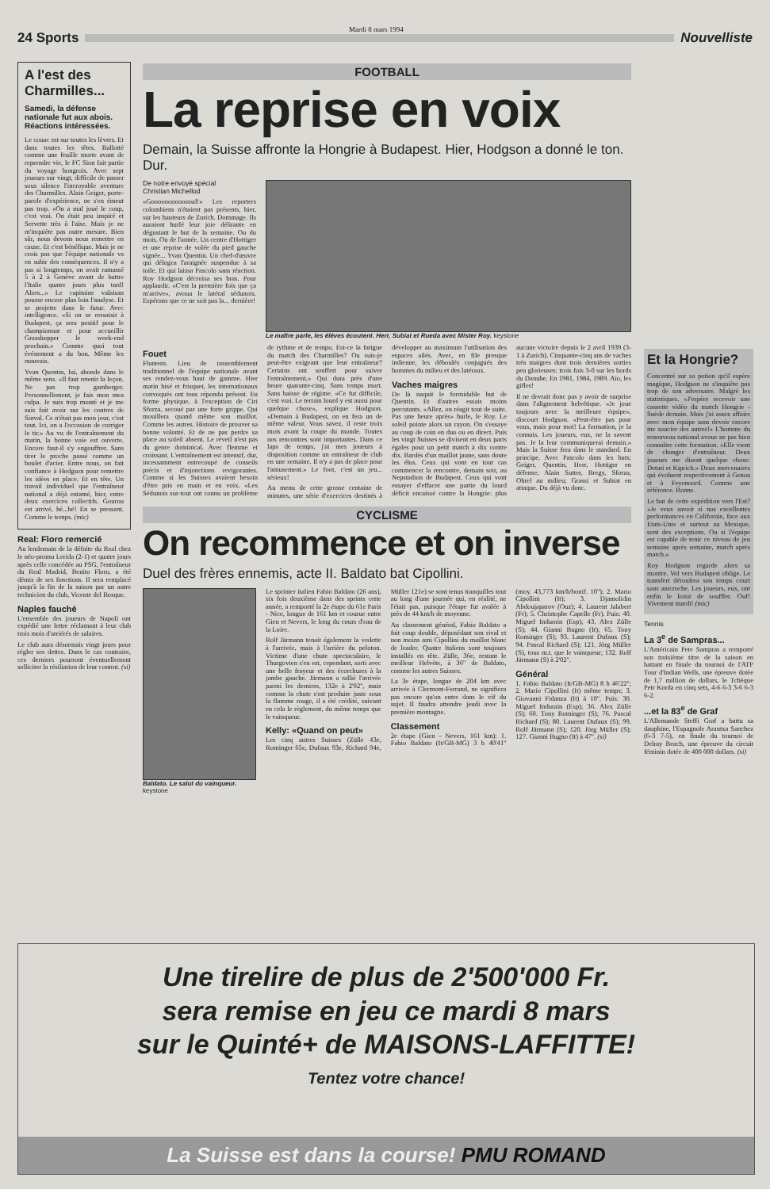24 Sports
Mardi 8 mars 1994
Nouvelliste
A l'est des Charmilles...
Samedi, la défense nationale fut aux abois. Réactions intéressées.
Le couac est sur toutes les lèvres. Et dans toutes les têtes. Ballotté comme une feuille morte avant de reprendre vie, le FC Sion fait partie du voyage hongrois. Avec sept joueurs sur vingt, difficile de passer sous silence l'incroyable aventure des Charmilles. Alain Geiger, porte-parole d'expérience, ne s'en émeut pas trop. «On a mal joué le coup, c'est vrai. On était peu inspiré et Servette très à l'aise. Mais je ne m'inquiète pas outre mesure. Bien sûr, nous devons nous remettre en cause. Et c'est bénéfique. Mais je ne crois pas que l'équipe nationale va en subir des conséquences. Il n'y a pas si longtemps, on avait ramassé 5 à 2 à Genève avant de battre l'Italie quatre jours plus tard! Alors...» Le capitaine valaisan pousse encore plus loin l'analyse. Et se projette dans le futur. Avec intelligence. «Si on se ressaisit à Budapest, ça sera positif pour le championnat et pour accueillir Grasshopper le week-end prochain.» Comme quoi tout événement a du bon. Même les mauvais.
Yvan Quentin, lui, abonde dans le même sens. «Il faut retenir la leçon. Ne pas trop gamberger. Personnellement, je fais mon mea culpa. Je suis trop monté et je me suis fait avoir sur les contres de Sinval. Ce n'était pas mon jour, c'est tout. Ici, on a l'occasion de corriger le tir.» Au vu de l'entraînement du matin, la bonne voie est ouverte. Encore faut-il s'y engouffrer. Sans tirer le proche passé comme un boulet d'acier. Entre nous, on fait confiance à Hodgson pour remettre les idées en place. Et en tête. Un travail individuel que l'entraîneur national a déjà entamé, hier, entre deux exercices collectifs. Gourou est arrivé, hé...hé! En se pressant. Comme le temps. (mic)
Real: Floro remercié
Au lendemain de la défaite du Real chez le néo-promu Lerida (2-1) et quatre jours après celle concédée au PSG, l'entraîneur du Real Madrid, Benito Floro, a été démis de ses fonctions. Il sera remplacé jusqu'à la fin de la saison par un autre technicien du club, Vicente del Bosque.
Naples fauché
L'ensemble des joueurs de Napoli ont expédié une lettre réclamant à leur club trois mois d'arriérés de salaires.
Le club aura désormais vingt jours pour régler ses dettes. Dans le cas contraire, ces derniers pourront éventuellement solliciter la résiliation de leur contrat. (si)
FOOTBALL
La reprise en voix
Demain, la Suisse affronte la Hongrie à Budapest. Hier, Hodgson a donné le ton. Dur.
De notre envoyé spécial
Christian Michellod
«Gooooooooooooal!» Les reporters colombiens n'étaient pas présents, hier, sur les hauteurs de Zurich. Dommage. Ils auraient hurlé leur joie délirante en dégustant le but de la semaine. Ou du mois. Ou de l'année. Un centre d'Hottiger et une reprise de volée du pied gauche signée... Yvan Quentin. Un chef-d'œuvre qui délogea l'araignée suspendue à sa toile. Et qui laissa Pascolo sans réaction. Roy Hodgson décroisa ses bras. Pour applaudir. «C'est la première fois que ça m'arrive», avoua le latéral sédunois. Espérons que ce ne soit pas la... dernière!
Le maître parle, les élèves écoutent. Herr, Subiat et Rueda avec Mister Roy. keystone
Fouet
Fluntern. Lieu de rassemblement traditionnel de l'équipe nationale avant ses rendez-vous haut de gamme. Hier matin bisé et frisquet, les internationaux convoqués ont tous répondu présent. En forme physique, à l'exception de Ciri Sforza, secoué par une forte grippe. Qui mouillera quand même son maillot. Comme les autres. Histoire de prouver sa bonne volonté. Et de ne pas perdre sa place au soleil absent. Le réveil n'est pas du genre dominical. Avec flemme et croissant. L'entraînement est intensif, dur, incessamment entrecoupé de conseils précis et d'injonctions revigorantes. Comme si les Suisses avaient besoin d'être pris en main et en voix. «Les Sédunois sur-tout ont connu un problème de rythme et de tempo. Est-ce la fatigue du match des Charmilles? Ou suis-je peut-être exigeant que leur entraîneur? Certains ont souffert pour suivre l'entraînement.» Qui dura près d'une heure quarante-cinq. Sans temps mort. Sans baisse de régime. «Ce fut difficile, c'est vrai. Le terrain lourd y est aussi pour quelque chose», explique Hodgson. «Demain à Budapest, on en fera un de même valeur. Vous savez, il reste trois mois avant la coupe du monde. Toutes nos rencontres sont importantes. Dans ce laps de temps, j'ai mes joueurs à disposition comme un entraîneur de club en une semaine. Il n'y a pas de place pour l'amusement.» Le foot, c'est un jeu... sérieux!
Au menu de cette grosse centaine de minutes, une série d'exercices destinés à développer au maximum l'utilisation des espaces ailés. Avec, en file presque indienne, les déboulés conjugués des hommes du milieu et des latéraux.
Vaches maigres
De là naquit le formidable but de Quentin. Et d'autres essais moins percutants. «Allez, on réagit tout de suite. Pas une heure après» hurle, le Roy. Le soleil pointe alors un rayon. On s'essaye au coup de coin en duo ou en direct. Puis les vingt Suisses se divisent en deux parts égales pour un petit match à dix contre dix. Bardés d'un maillot jaune, sans doute les élus. Ceux qui vont en tout cas commencer la rencontre, demain soir, au Nepstadion de Budapest. Ceux qui vont essayer d'effacer une partie du lourd déficit encaissé contre la Hongrie: plus aucune victoire depuis le 2 avril 1939 (3-1 à Zurich). Cinquante-cinq ans de vaches très maigres dont trois dernières sorties peu glorieuses: trois fois 3-0 sur les bords du Danube. En 1981, 1984, 1989. Aïo, les gifles!
Il ne devrait donc pas y avoir de surprise dans l'alignement helvétique. «Je joue toujours avec la meilleure équipe», discourt Hodgson. «Peut-être pas pour vous, mais pour moi! La formation, je la connais. Les joueurs, eux, ne la savent pas. Je la leur communiquerai demain.» Mais la Suisse fera dans le standard. En principe. Avec Pascolo dans les buts; Geiger, Quentin, Herr, Hottiger en défense; Alain Sutter, Bregy, Sforza, Ohrel au milieu; Grassi et Subiat en attaque. Du déjà vu donc.
CYCLISME
On recommence et on inverse
Duel des frères ennemis, acte II. Baldato bat Cipollini.
Baldato. Le salut du vainqueur. keystone
Le sprinter italien Fabio Baldato (26 ans), six fois deuxième dans des sprints cette année, a remporté la 2e étape du 61e Paris - Nice, longue de 161 km et courue entre Gien et Nevers, le long du cours d'eau de la Loire.
Rolf Järmann tenait également la vedette à l'arrivée, mais à l'arrière du peloton. Victime d'une chute spectaculaire, le Thurgovien s'en est, cependant, sorti avec une belle frayeur et des écorchures à la jambe gauche. Järmann a rallié l'arrivée parmi les derniers, 132e à 2'02'', mais comme la chute s'est produite juste sous la flamme rouge, il a été crédité, suivant en cela le règlement, du même temps que le vainqueur.
Kelly: «Quand on peut»
Les cinq autres Suisses (Zülle 43e, Rominger 65e, Dufaux 93e, Richard 94e, Müller 121e) se sont tenus tranquilles tout au long d'une journée qui, en réalité, ne l'était pas, puisque l'étape fut avalée à près de 44 km/h de moyenne.
Au classement général, Fabio Baldato a fait coup double, déposédant son rival et non moins ami Cipollini du maillot blanc de leader. Quatre Italiens sont toujours installés en tête. Zülle, 36e, restant le meilleur Helvète, à 36'' de Baldato, comme les autres Suisses.
La 3e étape, longue de 204 km avec arrivée à Clermont-Ferrand, ne signifiera pas encore qu'on entre dans le vif du sujet. Il faudra attendre jeudi avec la première montagne.
Classement
2e étape (Gien - Nevers, 161 km): 1. Fabio Baldato (It/GB-MG) 3 h 40'41'' (moy. 43,773 km/h/bonif. 10''); 2. Mario Cipollini (It); 3. Djamolidin Abdoujaparov (Ouz); 4. Laurent Jalabert (Fr); 5. Christophe Capelle (Fr). Puis: 40. Miguel Indurain (Esp); 43. Alex Zülle (S); 44. Gianni Bugno (It); 65. Tony Rominger (S); 93. Laurent Dufaux (S); 94. Pascal Richard (S); 121. Jörg Müller (S), tous m.t. que le vainqueur; 132. Rolf Järmann (S) à 2'02''.
Général
1. Fabio Baldato (It/GB-MG) 8 h 46'22''; 2. Mario Cipollini (It) même temps; 3. Giovanni Fidanza (It) à 10''. Puis: 30. Miguel Indurain (Esp); 36. Alex Zülle (S); 60. Tony Rominger (S); 76. Pascal Richard (S); 80. Laurent Dufaux (S); 99. Rolf Järmann (S); 120. Jörg Müller (S); 127. Gianni Bugno (It) à 47''. (si)
Et la Hongrie?
Concentré sur sa potion qu'il espère magique, Hodgson ne s'inquiète pas trop de son adversaire. Malgré les statistiques. «J'espère recevoir une cassette vidéo du match Hongrie - Suède demain. Mais j'ai assez affaire avec mon équipe sans devoir encore me soucier des autres!» L'homme du renouveau national avoue ne pas bien connaître cette formation. «Elle vient de changer d'entraîneur. Deux joueurs me disent quelque chose: Detari et Kiprich.» Deux mercenaires qui évoluent respectivement à Genoa et à Feyenoord. Comme une référence. Bonne.
Le but de cette expédition vers l'Est? «Je veux savoir si nos excellentes performances en Californie, face aux Etats-Unis et surtout au Mexique, sont des exceptions. Ou si l'équipe est capable de tenir ce niveau de jeu semaine après semaine, match après match.»
Roy Hodgson regarde alors sa montre. Vol vers Budapest oblige. Le transfert déroulera son temps court sans anicroche. Les joueurs, eux, ont enfin le loisir de souffler. Ouf! Vivement mardi! (mic)
Tennis
La 3<sup>e</sup> de Sampras...
L'Américain Pete Sampras a remporté son troisième titre de la saison en battant en finale du tournoi de l'ATP Tour d'Indian Wells, une épreuve dotée de 1,7 million de dollars, le Tchèque Petr Korda en cinq sets, 4-6 6-3 3-6 6-3 6-2.
...et la 83<sup>e</sup> de Graf
L'Allemande Steffi Graf a battu sa dauphine, l'Espagnole Arantxa Sanchez (6-3 7-5), en finale du tournoi de Delray Beach, une épreuve du circuit féminin dotée de 400 000 dollars. (si)
Une tirelire de plus de 2'500'000 Fr.
sera remise en jeu ce mardi 8 mars
sur le Quinté+ de MAISONS-LAFFITTE!
Tentez votre chance!
La Suisse est dans la course! PMU ROMAND